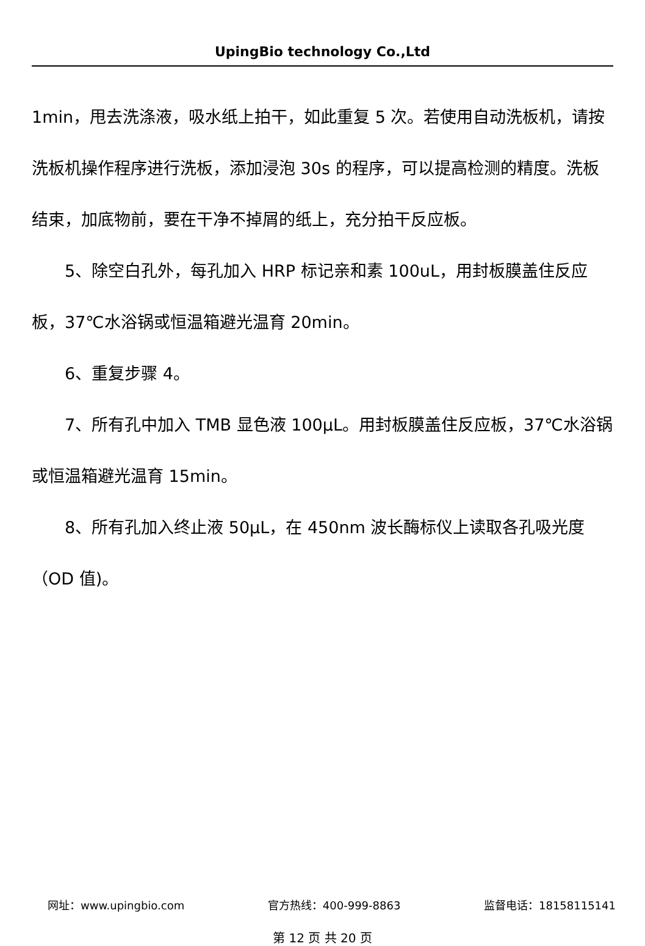UpingBio technology Co.,Ltd
1min，甩去洗涤液，吸水纸上拍干，如此重复 5 次。若使用自动洗板机，请按洗板机操作程序进行洗板，添加浸泡 30s 的程序，可以提高检测的精度。洗板结束，加底物前，要在干净不掉屑的纸上，充分拍干反应板。
5、除空白孔外，每孔加入 HRP 标记亲和素 100uL，用封板膜盖住反应板，37℃水浴锅或恒温箱避光温育 20min。
6、重复步骤 4。
7、所有孔中加入 TMB 显色液 100μL。用封板膜盖住反应板，37℃水浴锅或恒温箱避光温育 15min。
8、所有孔加入终止液 50μL，在 450nm 波长酶标仪上读取各孔吸光度（OD 值)。
网址：www.upingbio.com 官方热线：400-999-8863 监督电话：18158115141
第 12 页 共 20 页